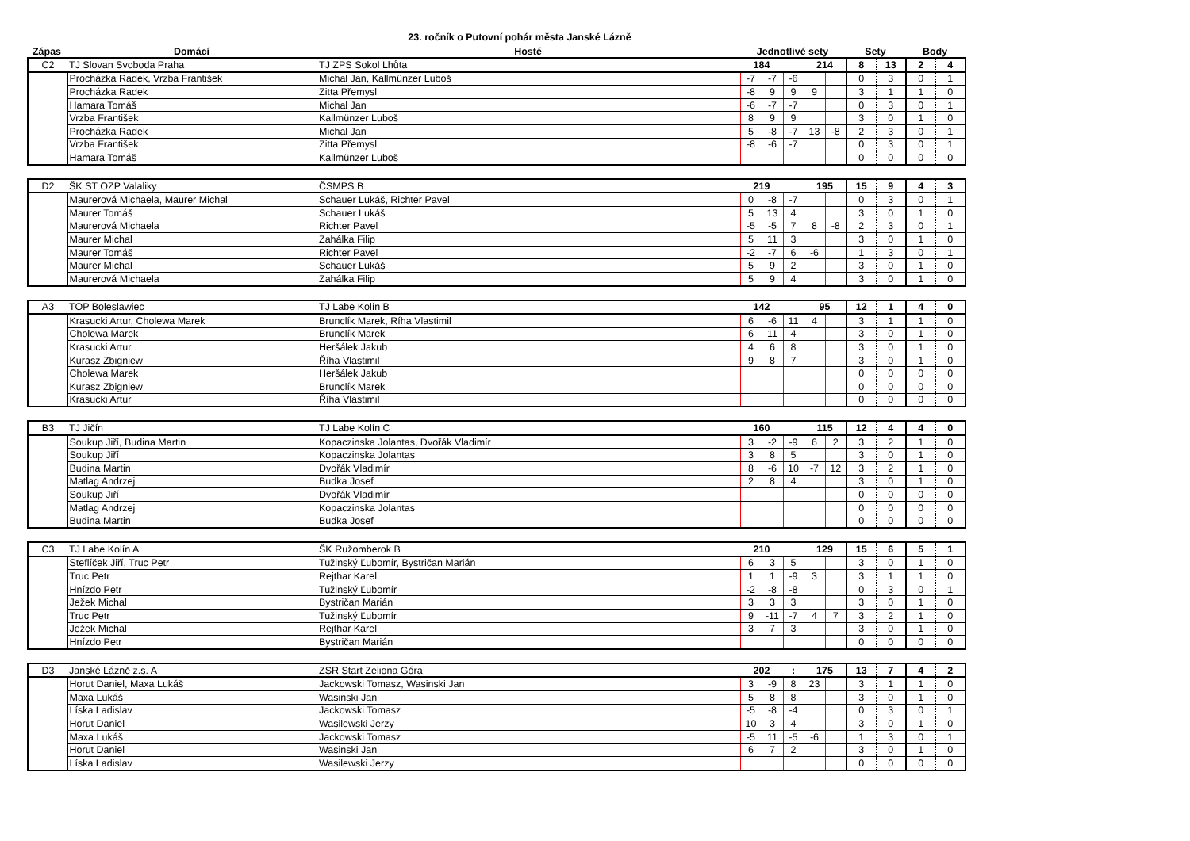23. ročník o Putovní pohár města Janské Lázně
| Zápas | Domácí | Hosté | Jednotlivé sety | Sety | Body |
| --- | --- | --- | --- | --- | --- |
| C2 | TJ Slovan Svoboda Praha | TJ ZPS Sokol Lhůta | 184 | | | 214 | | 8 | 13 | 2 | 4 |
| | Procházka Radek, Vrzba František | Michal Jan, Kallmünzer Luboš | -7 | -7 | -6 | | | 0 | 3 | 0 | 1 |
| | Procházka Radek | Zitta Přemysl | -8 | 9 | 9 | 9 | | 3 | 1 | 1 | 0 |
| | Hamara Tomáš | Michal Jan | -6 | -7 | -7 | | | 0 | 3 | 0 | 1 |
| | Vrzba František | Kallmünzer Luboš | 8 | 9 | 9 | | | 3 | 0 | 1 | 0 |
| | Procházka Radek | Michal Jan | 5 | -8 | -7 | 13 | -8 | 2 | 3 | 0 | 1 |
| | Vrzba František | Zitta Přemysl | -8 | -6 | -7 | | | 0 | 3 | 0 | 1 |
| | Hamara Tomáš | Kallmünzer Luboš | | | | | | 0 | 0 | 0 | 0 |
| D2 | ŠK ST OZP Valaliky | ČSMPS B | 219 | | | 195 | | 15 | 9 | 4 | 3 |
| | Maurerová Michaela, Maurer Michal | Schauer Lukáš, Richter Pavel | 0 | -8 | -7 | | | 0 | 3 | 0 | 1 |
| | Maurer Tomáš | Schauer Lukáš | 5 | 13 | 4 | | | 3 | 0 | 1 | 0 |
| | Maurerová Michaela | Richter Pavel | -5 | -5 | 7 | 8 | -8 | 2 | 3 | 0 | 1 |
| | Maurer Michal | Zahálka Filip | 5 | 11 | 3 | | | 3 | 0 | 1 | 0 |
| | Maurer Tomáš | Richter Pavel | -2 | -7 | 6 | -6 | | 1 | 3 | 0 | 1 |
| | Maurer Michal | Schauer Lukáš | 5 | 9 | 2 | | | 3 | 0 | 1 | 0 |
| | Maurerová Michaela | Zahálka Filip | 5 | 9 | 4 | | | 3 | 0 | 1 | 0 |
| A3 | TOP Boleslawiec | TJ Labe Kolín B | 142 | | | 95 | | 12 | 1 | 4 | 0 |
| | Krasucki Artur, Cholewa Marek | Brunclík Marek, Ríha Vlastimil | 6 | -6 | 11 | 4 | | 3 | 1 | 1 | 0 |
| | Cholewa Marek | Brunclík Marek | 6 | 11 | 4 | | | 3 | 0 | 1 | 0 |
| | Krasucki Artur | Heršálek Jakub | 4 | 6 | 8 | | | 3 | 0 | 1 | 0 |
| | Kurasz Zbigniew | Říha Vlastimil | 9 | 8 | 7 | | | 3 | 0 | 1 | 0 |
| | Cholewa Marek | Heršálek Jakub | | | | | | 0 | 0 | 0 | 0 |
| | Kurasz Zbigniew | Brunclík Marek | | | | | | 0 | 0 | 0 | 0 |
| | Krasucki Artur | Říha Vlastimil | | | | | | 0 | 0 | 0 | 0 |
| B3 | TJ Jičín | TJ Labe Kolín C | 160 | | | 115 | | 12 | 4 | 4 | 0 |
| | Soukup Jiří, Budina Martin | Kopaczinska Jolantas, Dvořák Vladimír | 3 | -2 | -9 | 6 | 2 | 3 | 2 | 1 | 0 |
| | Soukup Jiří | Kopaczinska Jolantas | 3 | 8 | 5 | | | 3 | 0 | 1 | 0 |
| | Budina Martin | Dvořák Vladimír | 8 | -6 | 10 | -7 | 12 | 3 | 2 | 1 | 0 |
| | Matlag Andrzej | Budka Josef | 2 | 8 | 4 | | | 3 | 0 | 1 | 0 |
| | Soukup Jiří | Dvořák Vladimír | | | | | | 0 | 0 | 0 | 0 |
| | Matlag Andrzej | Kopaczinska Jolantas | | | | | | 0 | 0 | 0 | 0 |
| | Budina Martin | Budka Josef | | | | | | 0 | 0 | 0 | 0 |
| C3 | TJ Labe Kolín A | ŠK Ružomberok B | 210 | | | 129 | | 15 | 6 | 5 | 1 |
| | Steflíček Jiří, Truc Petr | Tužinský Ľubomír, Bystričan Marián | 6 | 3 | 5 | | | 3 | 0 | 1 | 0 |
| | Truc Petr | Rejthar Karel | 1 | 1 | -9 | 3 | | 3 | 1 | 1 | 0 |
| | Hnízdo Petr | Tužinský Ľubomír | -2 | -8 | -8 | | | 0 | 3 | 0 | 1 |
| | Ježek Michal | Bystričan Marián | 3 | 3 | 3 | | | 3 | 0 | 1 | 0 |
| | Truc Petr | Tužinský Ľubomír | 9 | -11 | -7 | 4 | 7 | 3 | 2 | 1 | 0 |
| | Ježek Michal | Rejthar Karel | 3 | 7 | 3 | | | 3 | 0 | 1 | 0 |
| | Hnízdo Petr | Bystričan Marián | | | | | | 0 | 0 | 0 | 0 |
| D3 | Janské Lázně z.s. A | ZSR Start Zeliona Góra | 202 | | : | 175 | | 13 | 7 | 4 | 2 |
| | Horut Daniel, Maxa Lukáš | Jackowski Tomasz, Wasinski Jan | 3 | -9 | 8 | 23 | | 3 | 1 | 1 | 0 |
| | Maxa Lukáš | Wasinski Jan | 5 | 8 | 8 | | | 3 | 0 | 1 | 0 |
| | Líska Ladislav | Jackowski Tomasz | -5 | -8 | -4 | | | 0 | 3 | 0 | 1 |
| | Horut Daniel | Wasilewski Jerzy | 10 | 3 | 4 | | | 3 | 0 | 1 | 0 |
| | Maxa Lukáš | Jackowski Tomasz | -5 | 11 | -5 | -6 | | 1 | 3 | 0 | 1 |
| | Horut Daniel | Wasinski Jan | 6 | 7 | 2 | | | 3 | 0 | 1 | 0 |
| | Líska Ladislav | Wasilewski Jerzy | | | | | | 0 | 0 | 0 | 0 |